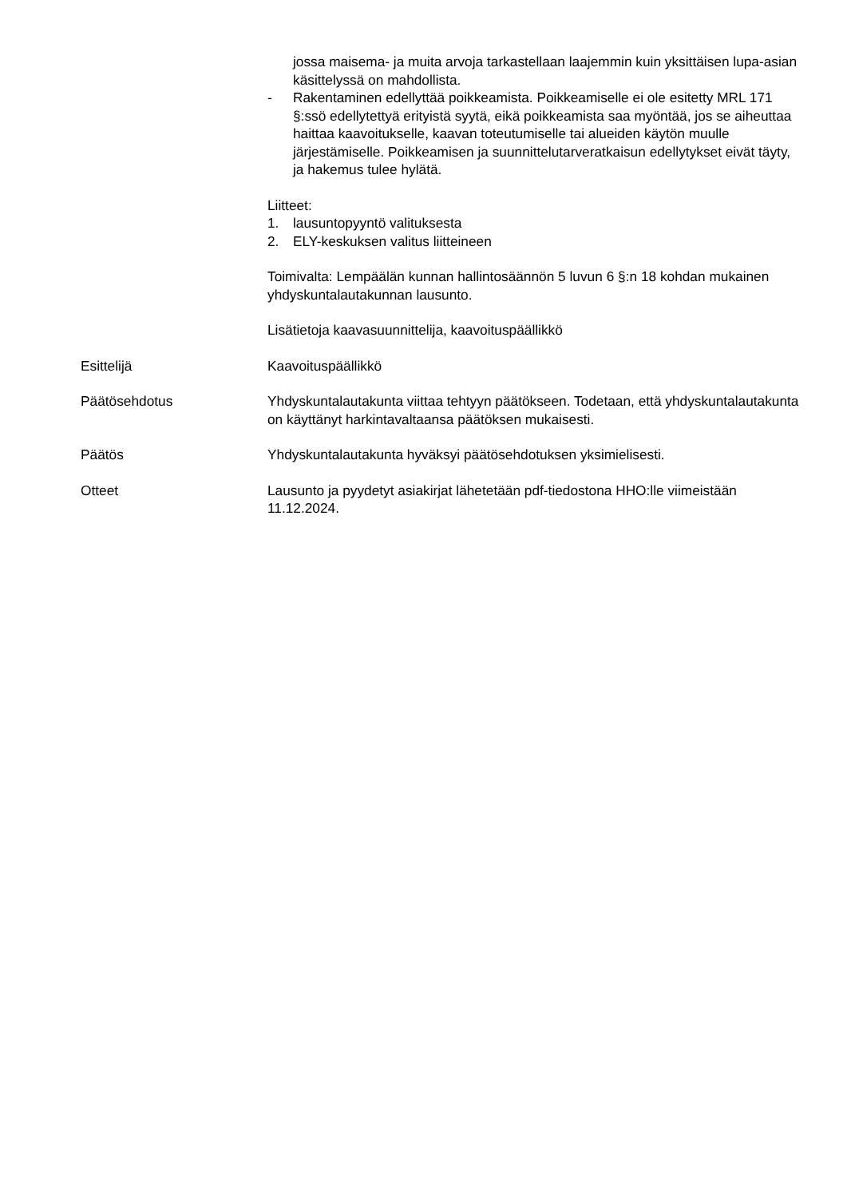jossa maisema- ja muita arvoja tarkastellaan laajemmin kuin yksittäisen lupa-asian käsittelyssä on mahdollista.
- Rakentaminen edellyttää poikkeamista. Poikkeamiselle ei ole esitetty MRL 171 §:ssö edellytettyä erityistä syytä, eikä poikkeamista saa myöntää, jos se aiheuttaa haittaa kaavoitukselle, kaavan toteutumiselle tai alueiden käytön muulle järjestämiselle. Poikkeamisen ja suunnittelutarveratkaisun edellytykset eivät täyty, ja hakemus tulee hylätä.
Liitteet:
1. lausuntopyyntö valituksesta
2. ELY-keskuksen valitus liitteineen
Toimivalta: Lempäälän kunnan hallintosäännön 5 luvun 6 §:n 18 kohdan mukainen yhdyskuntalautakunnan lausunto.
Lisätietoja kaavasuunnittelija, kaavoituspäällikkö
Esittelijä Kaavoituspäällikkö
Päätösehdotus Yhdyskuntalautakunta viittaa tehtyyn päätökseen. Todetaan, että yhdyskuntalautakunta on käyttänyt harkintavaltaansa päätöksen mukaisesti.
Päätös Yhdyskuntalautakunta hyväksyi päätösehdotuksen yksimielisesti.
Otteet Lausunto ja pyydetyt asiakirjat lähetetään pdf-tiedostona HHO:lle viimeistään 11.12.2024.